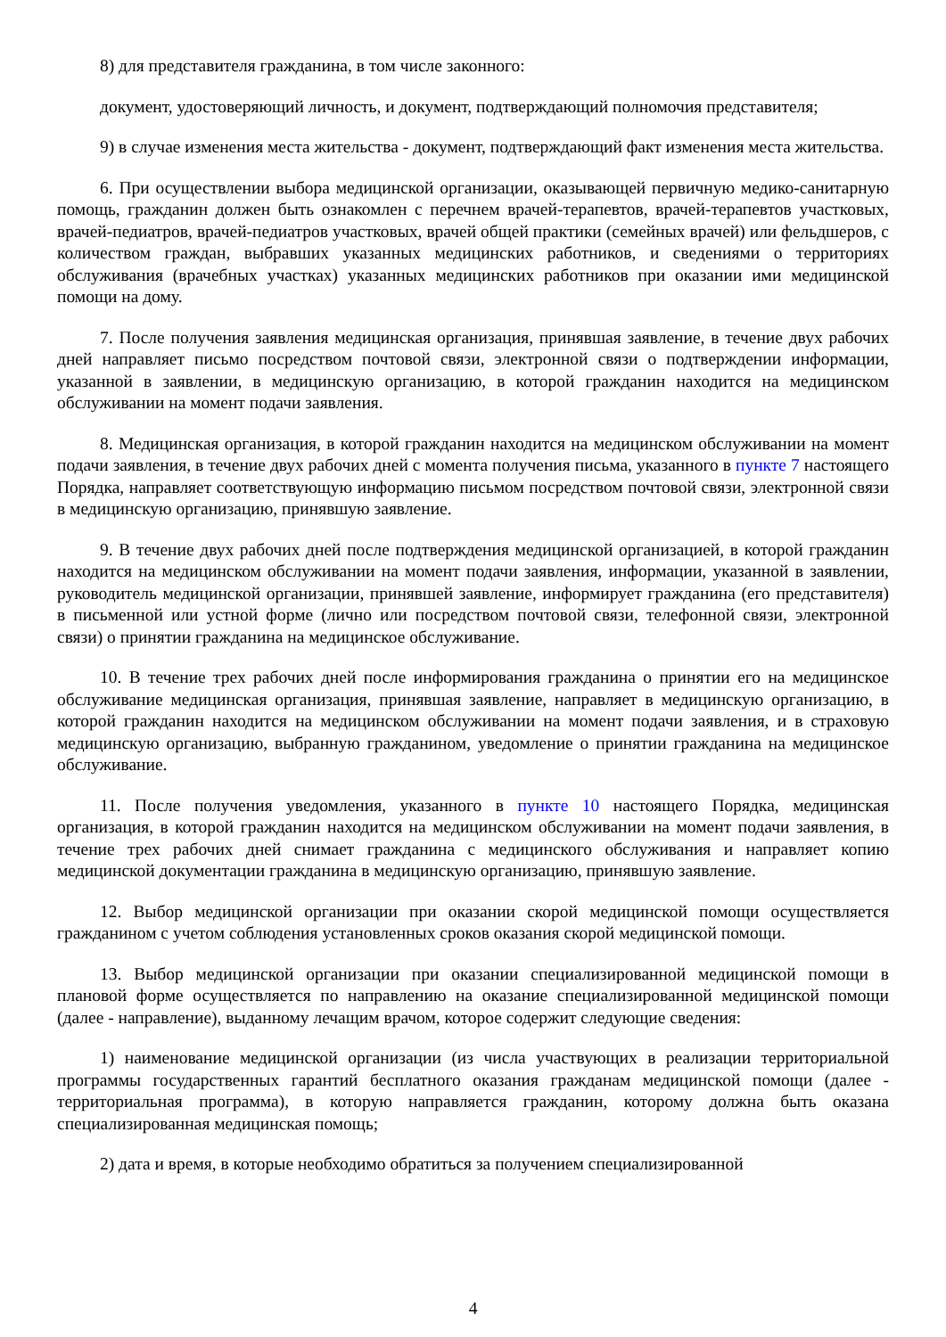8) для представителя гражданина, в том числе законного:
документ, удостоверяющий личность, и документ, подтверждающий полномочия представителя;
9) в случае изменения места жительства - документ, подтверждающий факт изменения места жительства.
6. При осуществлении выбора медицинской организации, оказывающей первичную медико-санитарную помощь, гражданин должен быть ознакомлен с перечнем врачей-терапевтов, врачей-терапевтов участковых, врачей-педиатров, врачей-педиатров участковых, врачей общей практики (семейных врачей) или фельдшеров, с количеством граждан, выбравших указанных медицинских работников, и сведениями о территориях обслуживания (врачебных участках) указанных медицинских работников при оказании ими медицинской помощи на дому.
7. После получения заявления медицинская организация, принявшая заявление, в течение двух рабочих дней направляет письмо посредством почтовой связи, электронной связи о подтверждении информации, указанной в заявлении, в медицинскую организацию, в которой гражданин находится на медицинском обслуживании на момент подачи заявления.
8. Медицинская организация, в которой гражданин находится на медицинском обслуживании на момент подачи заявления, в течение двух рабочих дней с момента получения письма, указанного в пункте 7 настоящего Порядка, направляет соответствующую информацию письмом посредством почтовой связи, электронной связи в медицинскую организацию, принявшую заявление.
9. В течение двух рабочих дней после подтверждения медицинской организацией, в которой гражданин находится на медицинском обслуживании на момент подачи заявления, информации, указанной в заявлении, руководитель медицинской организации, принявшей заявление, информирует гражданина (его представителя) в письменной или устной форме (лично или посредством почтовой связи, телефонной связи, электронной связи) о принятии гражданина на медицинское обслуживание.
10. В течение трех рабочих дней после информирования гражданина о принятии его на медицинское обслуживание медицинская организация, принявшая заявление, направляет в медицинскую организацию, в которой гражданин находится на медицинском обслуживании на момент подачи заявления, и в страховую медицинскую организацию, выбранную гражданином, уведомление о принятии гражданина на медицинское обслуживание.
11. После получения уведомления, указанного в пункте 10 настоящего Порядка, медицинская организация, в которой гражданин находится на медицинском обслуживании на момент подачи заявления, в течение трех рабочих дней снимает гражданина с медицинского обслуживания и направляет копию медицинской документации гражданина в медицинскую организацию, принявшую заявление.
12. Выбор медицинской организации при оказании скорой медицинской помощи осуществляется гражданином с учетом соблюдения установленных сроков оказания скорой медицинской помощи.
13. Выбор медицинской организации при оказании специализированной медицинской помощи в плановой форме осуществляется по направлению на оказание специализированной медицинской помощи (далее - направление), выданному лечащим врачом, которое содержит следующие сведения:
1) наименование медицинской организации (из числа участвующих в реализации территориальной программы государственных гарантий бесплатного оказания гражданам медицинской помощи (далее - территориальная программа), в которую направляется гражданин, которому должна быть оказана специализированная медицинская помощь;
2) дата и время, в которые необходимо обратиться за получением специализированной
4